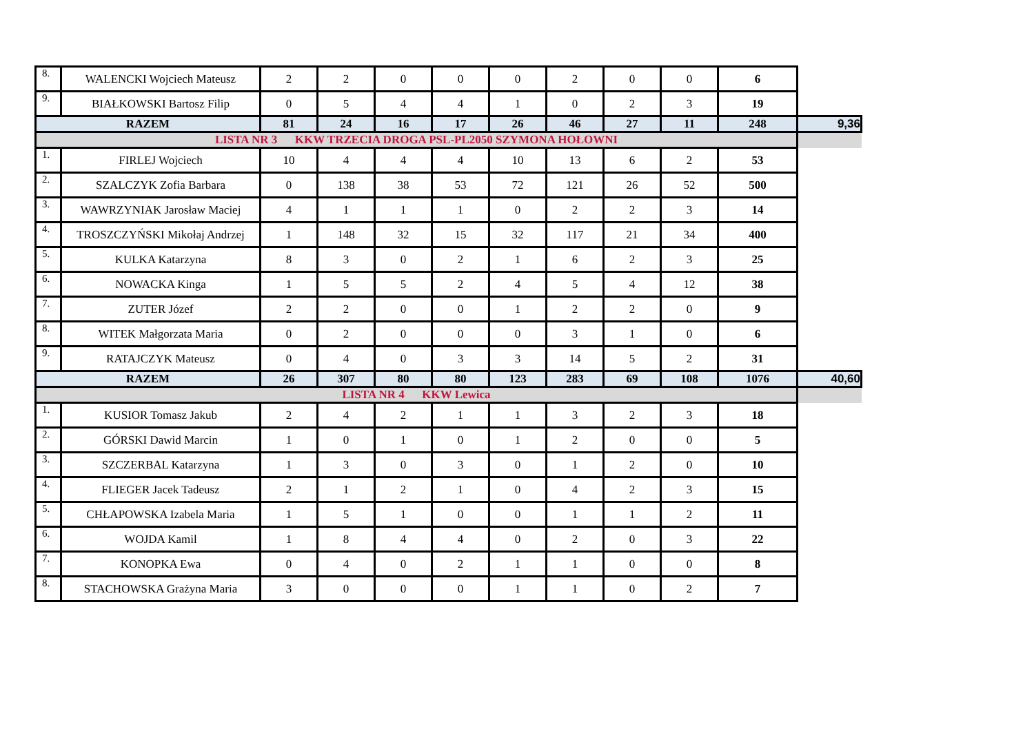| 8. | WALENCKI Wojciech Mateusz | 2 | 2 | 0 | 0 | 0 | 2 | 0 | 0 | 6 | |
| 9. | BIAŁKOWSKI Bartosz Filip | 0 | 5 | 4 | 4 | 1 | 0 | 2 | 3 | 19 | |
| RAZEM | | 81 | 24 | 16 | 17 | 26 | 46 | 27 | 11 | 248 | 9,36 |
| LISTA NR 3 KKW TRZECIA DROGA PSL-PL2050 SZYMONA HOŁOWNI | | | | | | | | | | | |
| 1. | FIRLEJ Wojciech | 10 | 4 | 4 | 4 | 10 | 13 | 6 | 2 | 53 | |
| 2. | SZALCZYK Zofia Barbara | 0 | 138 | 38 | 53 | 72 | 121 | 26 | 52 | 500 | |
| 3. | WAWRZYNIAK Jarosław Maciej | 4 | 1 | 1 | 1 | 0 | 2 | 2 | 3 | 14 | |
| 4. | TROSZCZYŃSKI Mikołaj Andrzej | 1 | 148 | 32 | 15 | 32 | 117 | 21 | 34 | 400 | |
| 5. | KULKA Katarzyna | 8 | 3 | 0 | 2 | 1 | 6 | 2 | 3 | 25 | |
| 6. | NOWACKA Kinga | 1 | 5 | 5 | 2 | 4 | 5 | 4 | 12 | 38 | |
| 7. | ZUTER Józef | 2 | 2 | 0 | 0 | 1 | 2 | 2 | 0 | 9 | |
| 8. | WITEK Małgorzata Maria | 0 | 2 | 0 | 0 | 0 | 3 | 1 | 0 | 6 | |
| 9. | RATAJCZYK Mateusz | 0 | 4 | 0 | 3 | 3 | 14 | 5 | 2 | 31 | |
| RAZEM | | 26 | 307 | 80 | 80 | 123 | 283 | 69 | 108 | 1076 | 40,60 |
| LISTA NR 4 KKW Lewica | | | | | | | | | | | |
| 1. | KUSIOR Tomasz Jakub | 2 | 4 | 2 | 1 | 1 | 3 | 2 | 3 | 18 | |
| 2. | GÓRSKI Dawid Marcin | 1 | 0 | 1 | 0 | 1 | 2 | 0 | 0 | 5 | |
| 3. | SZCZERBAL Katarzyna | 1 | 3 | 0 | 3 | 0 | 1 | 2 | 0 | 10 | |
| 4. | FLIEGER Jacek Tadeusz | 2 | 1 | 2 | 1 | 0 | 4 | 2 | 3 | 15 | |
| 5. | CHŁAPOWSKA Izabela Maria | 1 | 5 | 1 | 0 | 0 | 1 | 1 | 2 | 11 | |
| 6. | WOJDA Kamil | 1 | 8 | 4 | 4 | 0 | 2 | 0 | 3 | 22 | |
| 7. | KONOPKA Ewa | 0 | 4 | 0 | 2 | 1 | 1 | 0 | 0 | 8 | |
| 8. | STACHOWSKA Grażyna Maria | 3 | 0 | 0 | 0 | 1 | 1 | 0 | 2 | 7 | |